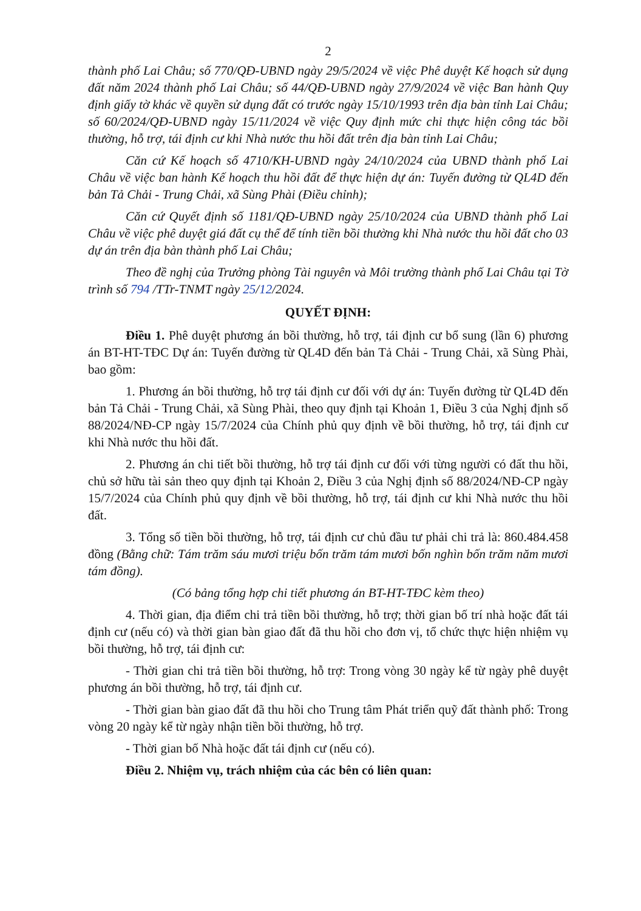2
thành phố Lai Châu; số 770/QĐ-UBND ngày 29/5/2024 về việc Phê duyệt Kế hoạch sử dụng đất năm 2024 thành phố Lai Châu; số 44/QĐ-UBND ngày 27/9/2024 về việc Ban hành Quy định giấy tờ khác về quyền sử dụng đất có trước ngày 15/10/1993 trên địa bàn tỉnh Lai Châu; số 60/2024/QĐ-UBND ngày 15/11/2024 về việc Quy định mức chi thực hiện công tác bồi thường, hỗ trợ, tái định cư khi Nhà nước thu hồi đất trên địa bàn tỉnh Lai Châu;
Căn cứ Kế hoạch số 4710/KH-UBND ngày 24/10/2024 của UBND thành phố Lai Châu về việc ban hành Kế hoạch thu hồi đất để thực hiện dự án: Tuyến đường từ QL4D đến bản Tả Chải - Trung Chải, xã Sùng Phài (Điều chỉnh);
Căn cứ Quyết định số 1181/QĐ-UBND ngày 25/10/2024 của UBND thành phố Lai Châu về việc phê duyệt giá đất cụ thể để tính tiền bồi thường khi Nhà nước thu hồi đất cho 03 dự án trên địa bàn thành phố Lai Châu;
Theo đề nghị của Trưởng phòng Tài nguyên và Môi trường thành phố Lai Châu tại Tờ trình số 794 /TTr-TNMT ngày 25/12/2024.
QUYẾT ĐỊNH:
Điều 1. Phê duyệt phương án bồi thường, hỗ trợ, tái định cư bổ sung (lần 6) phương án BT-HT-TĐC Dự án: Tuyến đường từ QL4D đến bản Tả Chải - Trung Chải, xã Sùng Phài, bao gồm:
1. Phương án bồi thường, hỗ trợ tái định cư đối với dự án: Tuyến đường từ QL4D đến bản Tả Chải - Trung Chải, xã Sùng Phài, theo quy định tại Khoản 1, Điều 3 của Nghị định số 88/2024/NĐ-CP ngày 15/7/2024 của Chính phủ quy định về bồi thường, hỗ trợ, tái định cư khi Nhà nước thu hồi đất.
2. Phương án chi tiết bồi thường, hỗ trợ tái định cư đối với từng người có đất thu hồi, chủ sở hữu tài sản theo quy định tại Khoản 2, Điều 3 của Nghị định số 88/2024/NĐ-CP ngày 15/7/2024 của Chính phủ quy định về bồi thường, hỗ trợ, tái định cư khi Nhà nước thu hồi đất.
3. Tổng số tiền bồi thường, hỗ trợ, tái định cư chủ đầu tư phải chi trả là: 860.484.458 đồng (Bằng chữ: Tám trăm sáu mươi triệu bốn trăm tám mươi bốn nghìn bốn trăm năm mươi tám đồng).
(Có bảng tổng hợp chi tiết phương án BT-HT-TĐC kèm theo)
4. Thời gian, địa điểm chi trả tiền bồi thường, hỗ trợ; thời gian bố trí nhà hoặc đất tái định cư (nếu có) và thời gian bàn giao đất đã thu hồi cho đơn vị, tổ chức thực hiện nhiệm vụ bồi thường, hỗ trợ, tái định cư:
- Thời gian chi trả tiền bồi thường, hỗ trợ: Trong vòng 30 ngày kể từ ngày phê duyệt phương án bồi thường, hỗ trợ, tái định cư.
- Thời gian bàn giao đất đã thu hồi cho Trung tâm Phát triển quỹ đất thành phố: Trong vòng 20 ngày kể từ ngày nhận tiền bồi thường, hỗ trợ.
- Thời gian bố Nhà hoặc đất tái định cư (nếu có).
Điều 2. Nhiệm vụ, trách nhiệm của các bên có liên quan: